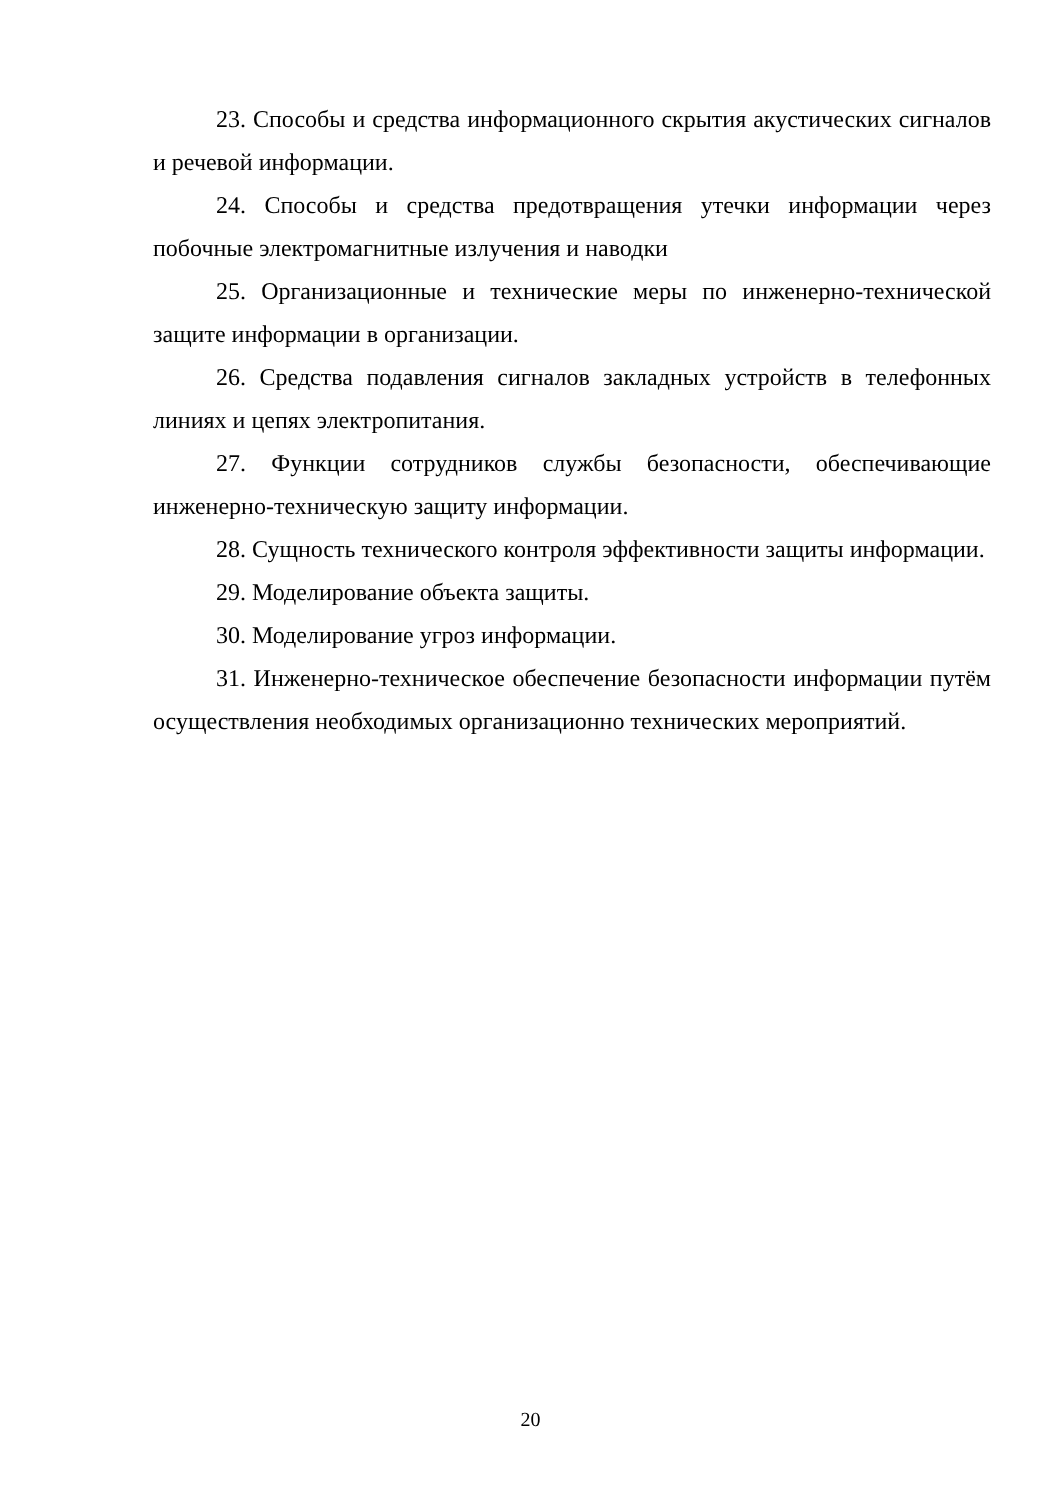23. Способы и средства информационного скрытия акустических сигналов и речевой информации.
24. Способы и средства предотвращения утечки информации через побочные электромагнитные излучения и наводки
25. Организационные и технические меры по инженерно-технической защите информации в организации.
26. Средства подавления сигналов закладных устройств в телефонных линиях и цепях электропитания.
27. Функции сотрудников службы безопасности, обеспечивающие инженерно-техническую защиту информации.
28. Сущность технического контроля эффективности защиты информации.
29. Моделирование объекта защиты.
30. Моделирование угроз информации.
31. Инженерно-техническое обеспечение безопасности информации путём осуществления необходимых организационно технических мероприятий.
20